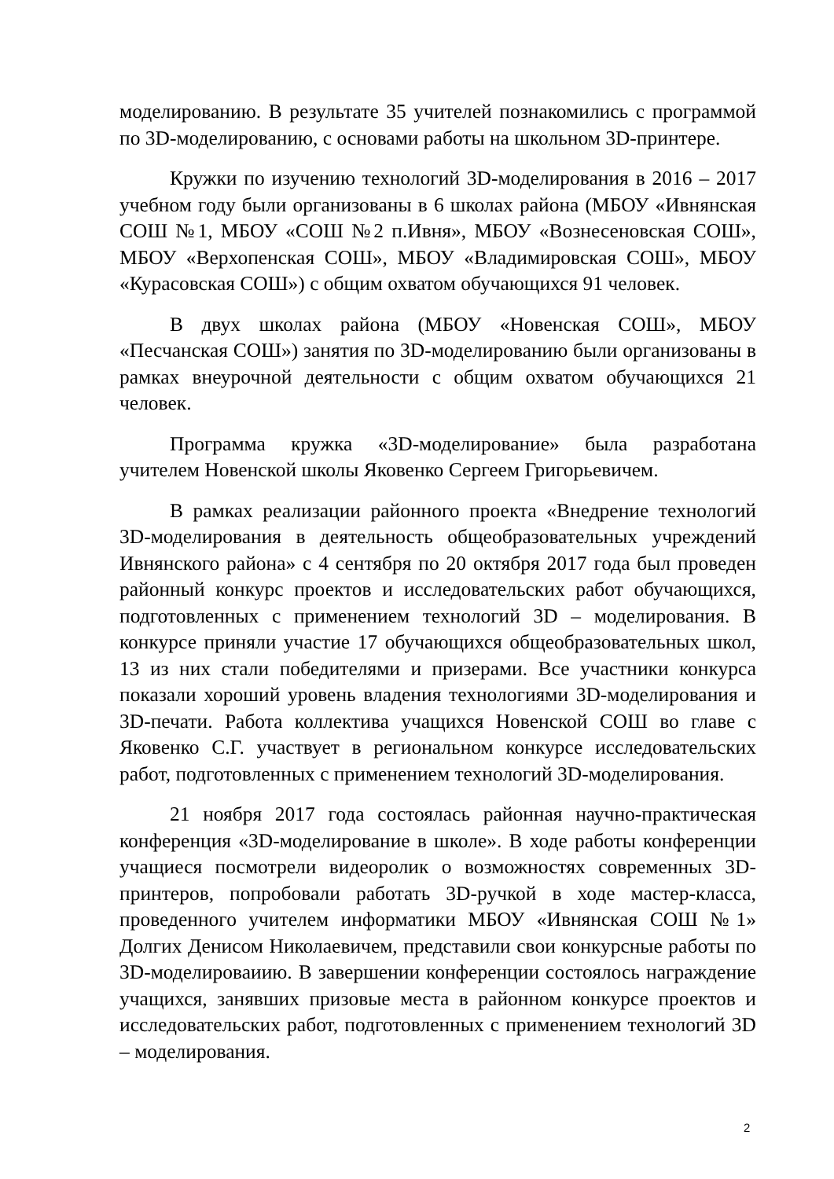моделированию. В результате 35 учителей познакомились с программой по 3D-моделированию, с основами работы на школьном 3D-принтере.
Кружки по изучению технологий 3D-моделирования в 2016 – 2017 учебном году были организованы в 6 школах района (МБОУ «Ивнянская СОШ №1, МБОУ «СОШ №2 п.Ивня», МБОУ «Вознесеновская СОШ», МБОУ «Верхопенская СОШ», МБОУ «Владимировская СОШ», МБОУ «Курасовская СОШ») с общим охватом обучающихся 91 человек.
В двух школах района (МБОУ «Новенская СОШ», МБОУ «Песчанская СОШ») занятия по 3D-моделированию были организованы в рамках внеурочной деятельности с общим охватом обучающихся 21 человек.
Программа кружка «3D-моделирование» была разработана учителем Новенской школы Яковенко Сергеем Григорьевичем.
В рамках реализации районного проекта «Внедрение технологий 3D-моделирования в деятельность общеобразовательных учреждений Ивнянского района» с 4 сентября по 20 октября 2017 года был проведен районный конкурс проектов и исследовательских работ обучающихся, подготовленных с применением технологий 3D – моделирования. В конкурсе приняли участие 17 обучающихся общеобразовательных школ, 13 из них стали победителями и призерами. Все участники конкурса показали хороший уровень владения технологиями 3D-моделирования и 3D-печати. Работа коллектива учащихся Новенской СОШ во главе с Яковенко С.Г. участвует в региональном конкурсе исследовательских работ, подготовленных с применением технологий 3D-моделирования.
21 ноября 2017 года состоялась районная научно-практическая конференция «3D-моделирование в школе». В ходе работы конференции учащиеся посмотрели видеоролик о возможностях современных 3D-принтеров, попробовали работать 3D-ручкой в ходе мастер-класса, проведенного учителем информатики МБОУ «Ивнянская СОШ №1» Долгих Денисом Николаевичем, представили свои конкурсные работы по 3D-моделироваиию. В завершении конференции состоялось награждение учащихся, занявших призовые места в районном конкурсе проектов и исследовательских работ, подготовленных с применением технологий 3D – моделирования.
2